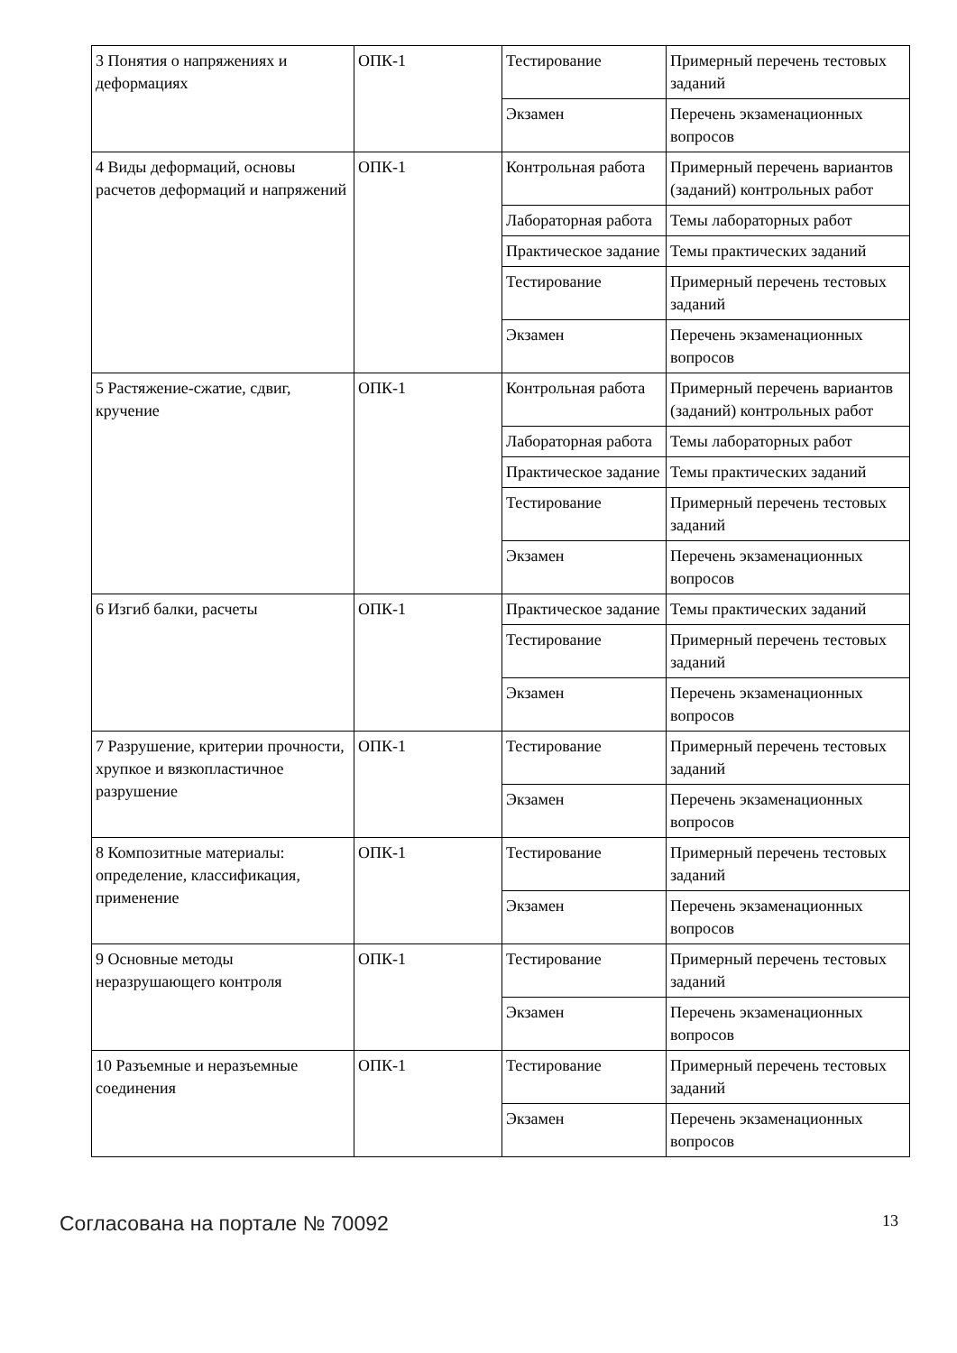| 3 Понятия о напряжениях и деформациях | ОПК-1 | Тестирование | Примерный перечень тестовых заданий |
| | | Экзамен | Перечень экзаменационных вопросов |
| 4 Виды деформаций, основы расчетов деформаций и напряжений | ОПК-1 | Контрольная работа | Примерный перечень вариантов (заданий) контрольных работ |
| | | Лабораторная работа | Темы лабораторных работ |
| | | Практическое задание | Темы практических заданий |
| | | Тестирование | Примерный перечень тестовых заданий |
| | | Экзамен | Перечень экзаменационных вопросов |
| 5 Растяжение-сжатие, сдвиг, кручение | ОПК-1 | Контрольная работа | Примерный перечень вариантов (заданий) контрольных работ |
| | | Лабораторная работа | Темы лабораторных работ |
| | | Практическое задание | Темы практических заданий |
| | | Тестирование | Примерный перечень тестовых заданий |
| | | Экзамен | Перечень экзаменационных вопросов |
| 6 Изгиб балки, расчеты | ОПК-1 | Практическое задание | Темы практических заданий |
| | | Тестирование | Примерный перечень тестовых заданий |
| | | Экзамен | Перечень экзаменационных вопросов |
| 7 Разрушение, критерии прочности, хрупкое и вязкопластичное разрушение | ОПК-1 | Тестирование | Примерный перечень тестовых заданий |
| | | Экзамен | Перечень экзаменационных вопросов |
| 8 Композитные материалы: определение, классификация, применение | ОПК-1 | Тестирование | Примерный перечень тестовых заданий |
| | | Экзамен | Перечень экзаменационных вопросов |
| 9 Основные методы неразрушающего контроля | ОПК-1 | Тестирование | Примерный перечень тестовых заданий |
| | | Экзамен | Перечень экзаменационных вопросов |
| 10 Разъемные и неразъемные соединения | ОПК-1 | Тестирование | Примерный перечень тестовых заданий |
| | | Экзамен | Перечень экзаменационных вопросов |
Согласована на портале № 70092 13